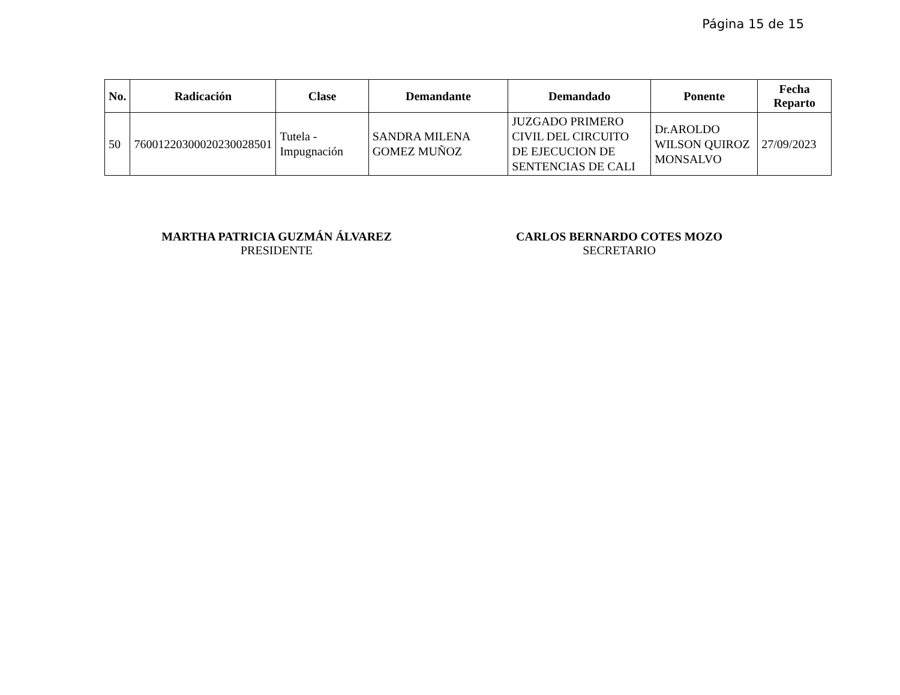Página 15 de 15
| No. | Radicación | Clase | Demandante | Demandado | Ponente | Fecha Reparto |
| --- | --- | --- | --- | --- | --- | --- |
| 50 | 76001220300020230028501 | Tutela - Impugnación | SANDRA MILENA GOMEZ MUÑOZ | JUZGADO PRIMERO CIVIL DEL CIRCUITO DE EJECUCION DE SENTENCIAS DE CALI | Dr.AROLDO WILSON QUIROZ MONSALVO | 27/09/2023 |
MARTHA PATRICIA GUZMÁN ÁLVAREZ
PRESIDENTE
CARLOS BERNARDO COTES MOZO
SECRETARIO